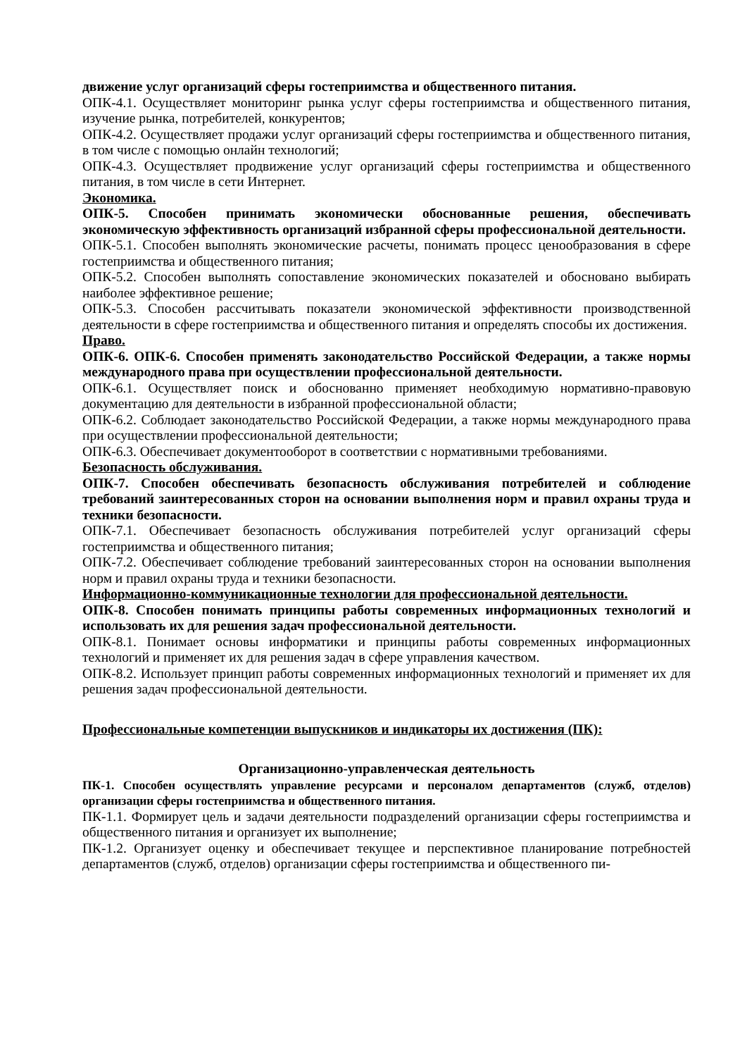движение услуг организаций сферы гостеприимства и общественного питания.
ОПК-4.1. Осуществляет мониторинг рынка услуг сферы гостеприимства и общественного питания, изучение рынка, потребителей, конкурентов;
ОПК-4.2. Осуществляет продажи услуг организаций сферы гостеприимства и общественного питания, в том числе с помощью онлайн технологий;
ОПК-4.3. Осуществляет продвижение услуг организаций сферы гостеприимства и общественного питания, в том числе в сети Интернет.
Экономика.
ОПК-5. Способен принимать экономически обоснованные решения, обеспечивать экономическую эффективность организаций избранной сферы профессиональной деятельности.
ОПК-5.1. Способен выполнять экономические расчеты, понимать процесс ценообразования в сфере гостеприимства и общественного питания;
ОПК-5.2. Способен выполнять сопоставление экономических показателей и обосновано выбирать наиболее эффективное решение;
ОПК-5.3. Способен рассчитывать показатели экономической эффективности производственной деятельности в сфере гостеприимства и общественного питания и определять способы их достижения.
Право.
ОПК-6. ОПК-6. Способен применять законодательство Российской Федерации, а также нормы международного права при осуществлении профессиональной деятельности.
ОПК-6.1. Осуществляет поиск и обоснованно применяет необходимую нормативно-правовую документацию для деятельности в избранной профессиональной области;
ОПК-6.2. Соблюдает законодательство Российской Федерации, а также нормы международного права при осуществлении профессиональной деятельности;
ОПК-6.3. Обеспечивает документооборот в соответствии с нормативными требованиями.
Безопасность обслуживания.
ОПК-7. Способен обеспечивать безопасность обслуживания потребителей и соблюдение требований заинтересованных сторон на основании выполнения норм и правил охраны труда и техники безопасности.
ОПК-7.1. Обеспечивает безопасность обслуживания потребителей услуг организаций сферы гостеприимства и общественного питания;
ОПК-7.2. Обеспечивает соблюдение требований заинтересованных сторон на основании выполнения норм и правил охраны труда и техники безопасности.
Информационно-коммуникационные технологии для профессиональной деятельности.
ОПК-8. Способен понимать принципы работы современных информационных технологий и использовать их для решения задач профессиональной деятельности.
ОПК-8.1. Понимает основы информатики и принципы работы современных информационных технологий и применяет их для решения задач в сфере управления качеством.
ОПК-8.2. Использует принцип работы современных информационных технологий и применяет их для решения задач профессиональной деятельности.
Профессиональные компетенции выпускников и индикаторы их достижения (ПК):
Организационно-управленческая деятельность
ПК-1. Способен осуществлять управление ресурсами и персоналом департаментов (служб, отделов) организации сферы гостеприимства и общественного питания.
ПК-1.1. Формирует цель и задачи деятельности подразделений организации сферы гостеприимства и общественного питания и организует их выполнение;
ПК-1.2. Организует оценку и обеспечивает текущее и перспективное планирование потребностей департаментов (служб, отделов) организации сферы гостеприимства и общественного пи-